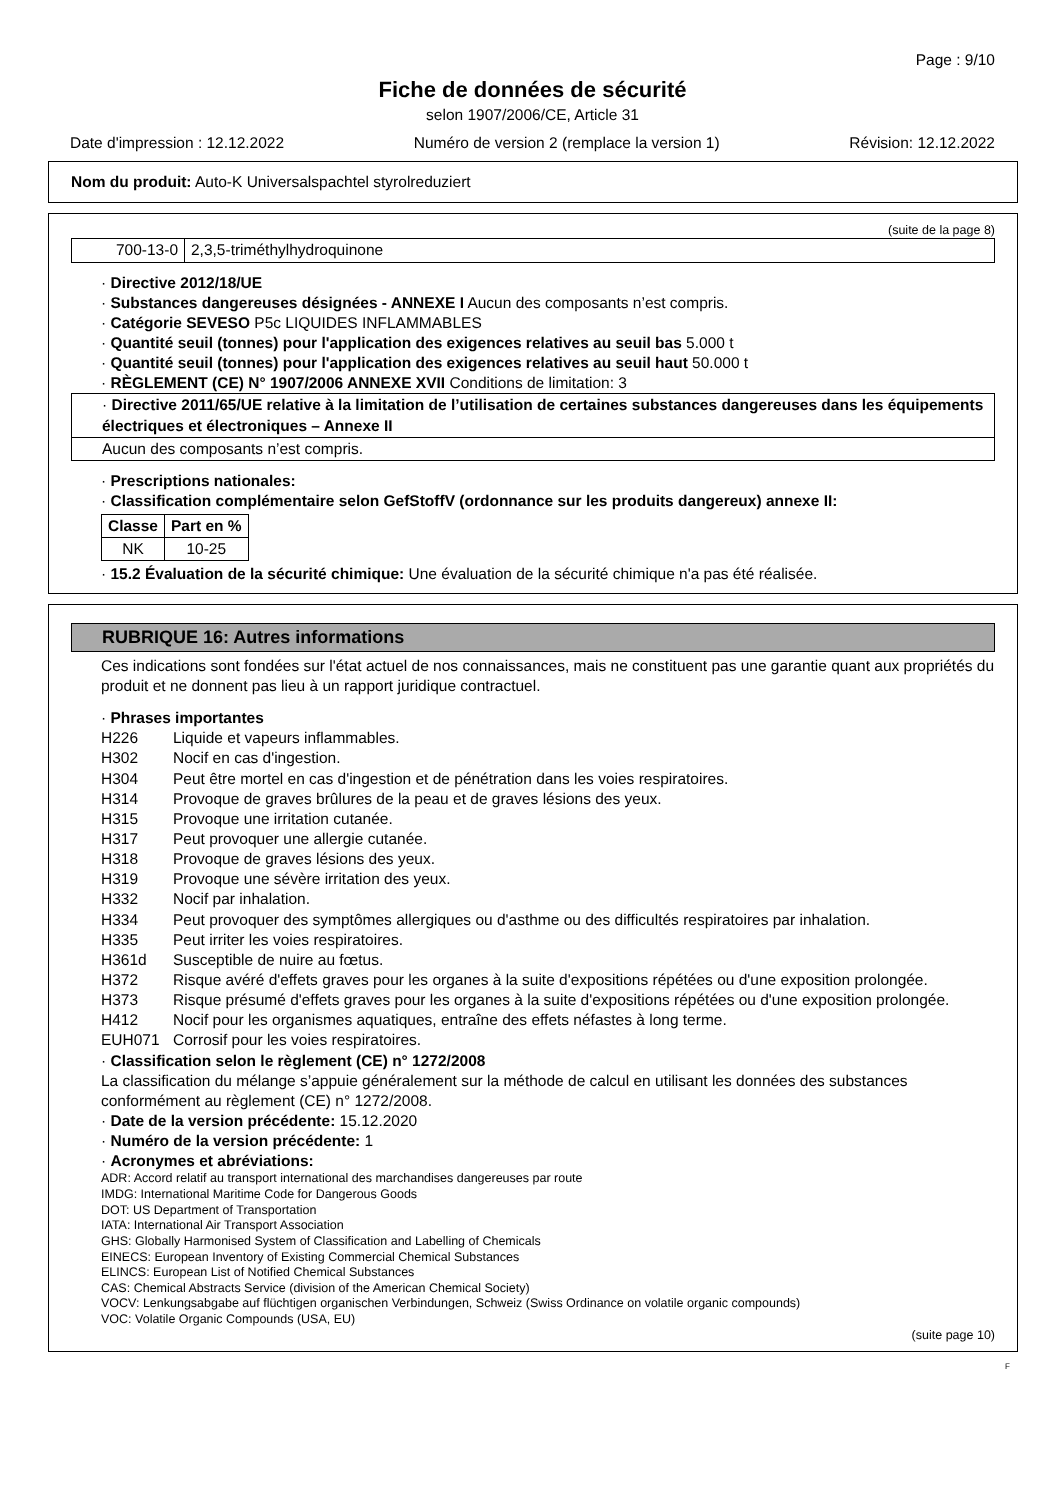Page : 9/10
Fiche de données de sécurité
selon 1907/2006/CE, Article 31
Date d'impression : 12.12.2022 Numéro de version 2 (remplace la version 1) Révision: 12.12.2022
Nom du produit: Auto-K Universalspachtel styrolreduziert
(suite de la page 8)
| 700-13-0 | 2,3,5-triméthylhydroquinone |
· Directive 2012/18/UE
· Substances dangereuses désignées - ANNEXE I Aucun des composants n’est compris.
· Catégorie SEVESO P5c LIQUIDES INFLAMMABLES
· Quantité seuil (tonnes) pour l'application des exigences relatives au seuil bas 5.000 t
· Quantité seuil (tonnes) pour l'application des exigences relatives au seuil haut 50.000 t
· RÈGLEMENT (CE) N° 1907/2006 ANNEXE XVII Conditions de limitation: 3
| · Directive 2011/65/UE relative à la limitation de l’utilisation de certaines substances dangereuses dans les équipements électriques et électroniques – Annexe II |
| Aucun des composants n’est compris. |
· Prescriptions nationales:
· Classification complémentaire selon GefStoffV (ordonnance sur les produits dangereux) annexe II:
| Classe | Part en % |
| --- | --- |
| NK | 10-25 |
· 15.2 Évaluation de la sécurité chimique: Une évaluation de la sécurité chimique n'a pas été réalisée.
RUBRIQUE 16: Autres informations
Ces indications sont fondées sur l'état actuel de nos connaissances, mais ne constituent pas une garantie quant aux propriétés du produit et ne donnent pas lieu à un rapport juridique contractuel.
· Phrases importantes
H226 Liquide et vapeurs inflammables.
H302 Nocif en cas d'ingestion.
H304 Peut être mortel en cas d'ingestion et de pénétration dans les voies respiratoires.
H314 Provoque de graves brûlures de la peau et de graves lésions des yeux.
H315 Provoque une irritation cutanée.
H317 Peut provoquer une allergie cutanée.
H318 Provoque de graves lésions des yeux.
H319 Provoque une sévère irritation des yeux.
H332 Nocif par inhalation.
H334 Peut provoquer des symptômes allergiques ou d'asthme ou des difficultés respiratoires par inhalation.
H335 Peut irriter les voies respiratoires.
H361d Susceptible de nuire au fœtus.
H372 Risque avéré d'effets graves pour les organes à la suite d'expositions répétées ou d'une exposition prolongée.
H373 Risque présumé d'effets graves pour les organes à la suite d'expositions répétées ou d'une exposition prolongée.
H412 Nocif pour les organismes aquatiques, entraîne des effets néfastes à long terme.
EUH071 Corrosif pour les voies respiratoires.
· Classification selon le règlement (CE) n° 1272/2008
La classification du mélange s’appuie généralement sur la méthode de calcul en utilisant les données des substances conformément au règlement (CE) n° 1272/2008.
· Date de la version précédente: 15.12.2020
· Numéro de la version précédente: 1
· Acronymes et abréviations:
ADR: Accord relatif au transport international des marchandises dangereuses par route
IMDG: International Maritime Code for Dangerous Goods
DOT: US Department of Transportation
IATA: International Air Transport Association
GHS: Globally Harmonised System of Classification and Labelling of Chemicals
EINECS: European Inventory of Existing Commercial Chemical Substances
ELINCS: European List of Notified Chemical Substances
CAS: Chemical Abstracts Service (division of the American Chemical Society)
VOCV: Lenkungsabgabe auf flüchtigen organischen Verbindungen, Schweiz (Swiss Ordinance on volatile organic compounds)
VOC: Volatile Organic Compounds (USA, EU)
(suite page 10)
F